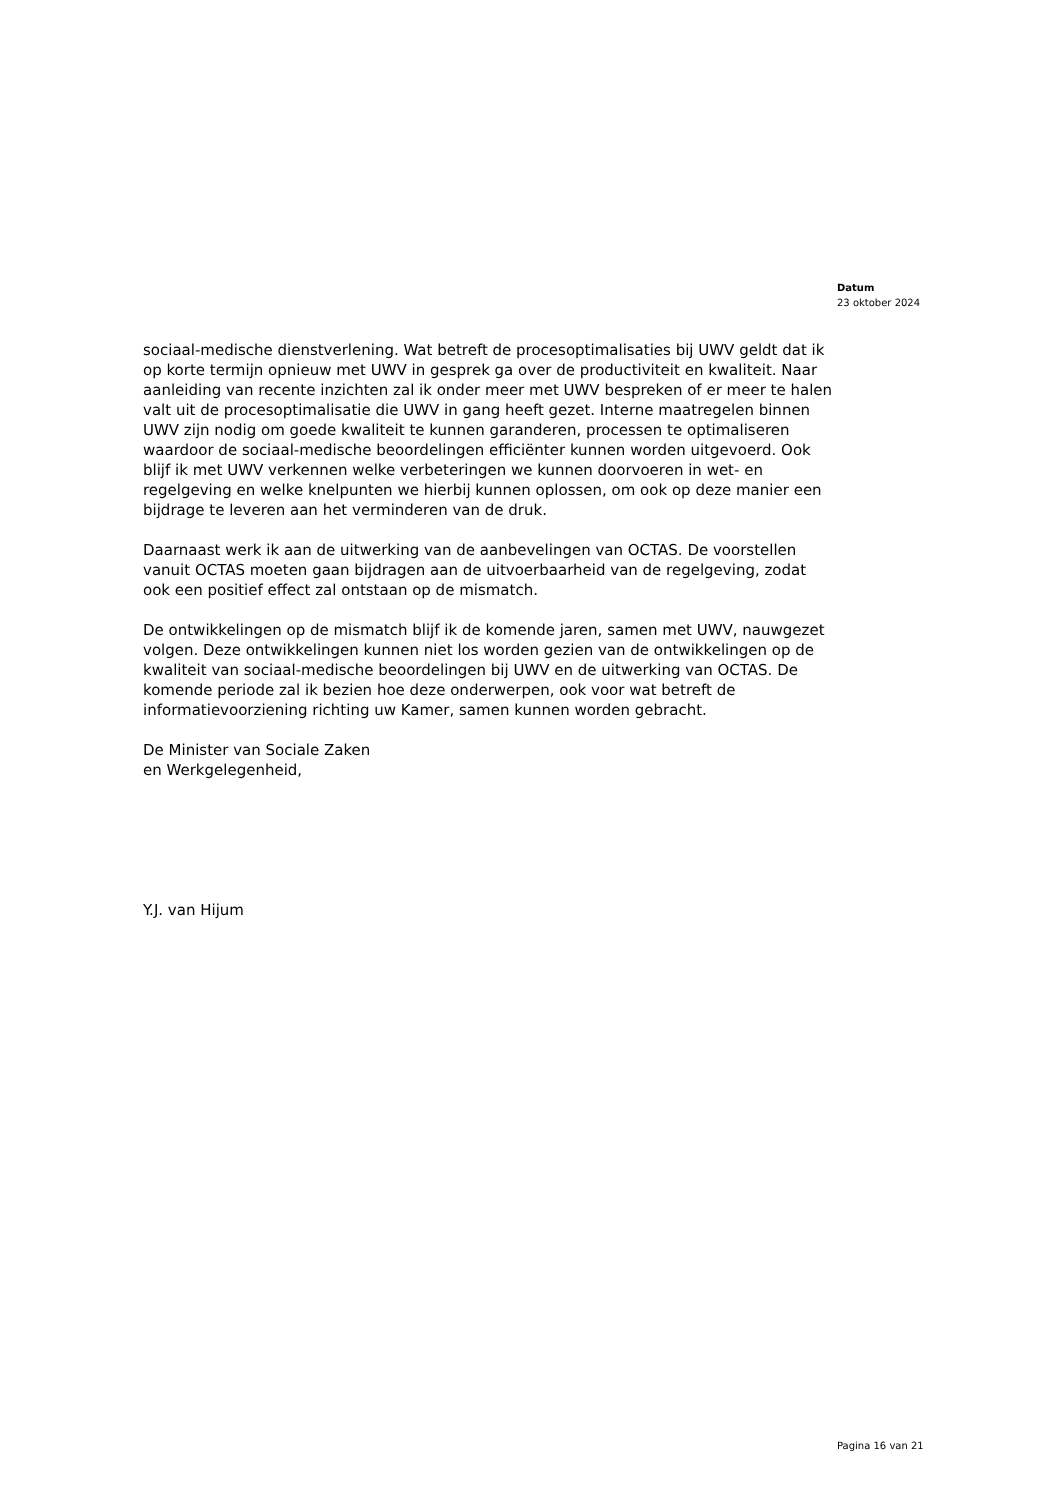Datum
23 oktober 2024
sociaal-medische dienstverlening. Wat betreft de procesoptimalisaties bij UWV geldt dat ik op korte termijn opnieuw met UWV in gesprek ga over de productiviteit en kwaliteit. Naar aanleiding van recente inzichten zal ik onder meer met UWV bespreken of er meer te halen valt uit de procesoptimalisatie die UWV in gang heeft gezet. Interne maatregelen binnen UWV zijn nodig om goede kwaliteit te kunnen garanderen, processen te optimaliseren waardoor de sociaal-medische beoordelingen efficiënter kunnen worden uitgevoerd. Ook blijf ik met UWV verkennen welke verbeteringen we kunnen doorvoeren in wet- en regelgeving en welke knelpunten we hierbij kunnen oplossen, om ook op deze manier een bijdrage te leveren aan het verminderen van de druk.
Daarnaast werk ik aan de uitwerking van de aanbevelingen van OCTAS. De voorstellen vanuit OCTAS moeten gaan bijdragen aan de uitvoerbaarheid van de regelgeving, zodat ook een positief effect zal ontstaan op de mismatch.
De ontwikkelingen op de mismatch blijf ik de komende jaren, samen met UWV, nauwgezet volgen. Deze ontwikkelingen kunnen niet los worden gezien van de ontwikkelingen op de kwaliteit van sociaal-medische beoordelingen bij UWV en de uitwerking van OCTAS. De komende periode zal ik bezien hoe deze onderwerpen, ook voor wat betreft de informatievoorziening richting uw Kamer, samen kunnen worden gebracht.
De Minister van Sociale Zaken
en Werkgelegenheid,
Y.J. van Hijum
Pagina 16 van 21